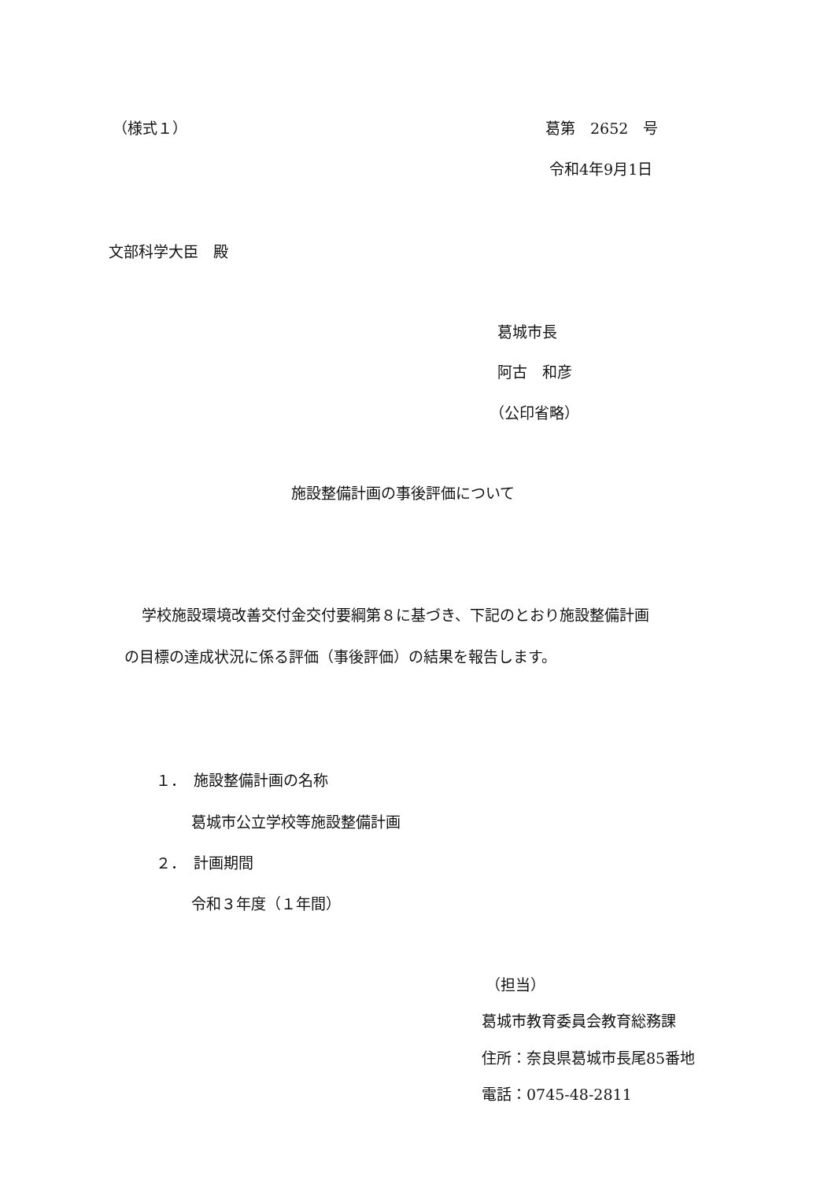（様式１） 葛第　2652　号
令和4年9月1日
文部科学大臣　殿
葛城市長
阿古　和彦
（公印省略）
施設整備計画の事後評価について
学校施設環境改善交付金交付要綱第８に基づき、下記のとおり施設整備計画
の目標の達成状況に係る評価（事後評価）の結果を報告します。
１．　施設整備計画の名称
葛城市公立学校等施設整備計画
２．　計画期間
令和３年度（１年間）
（担当）
葛城市教育委員会教育総務課
住所：奈良県葛城市長尾85番地
電話：0745-48-2811